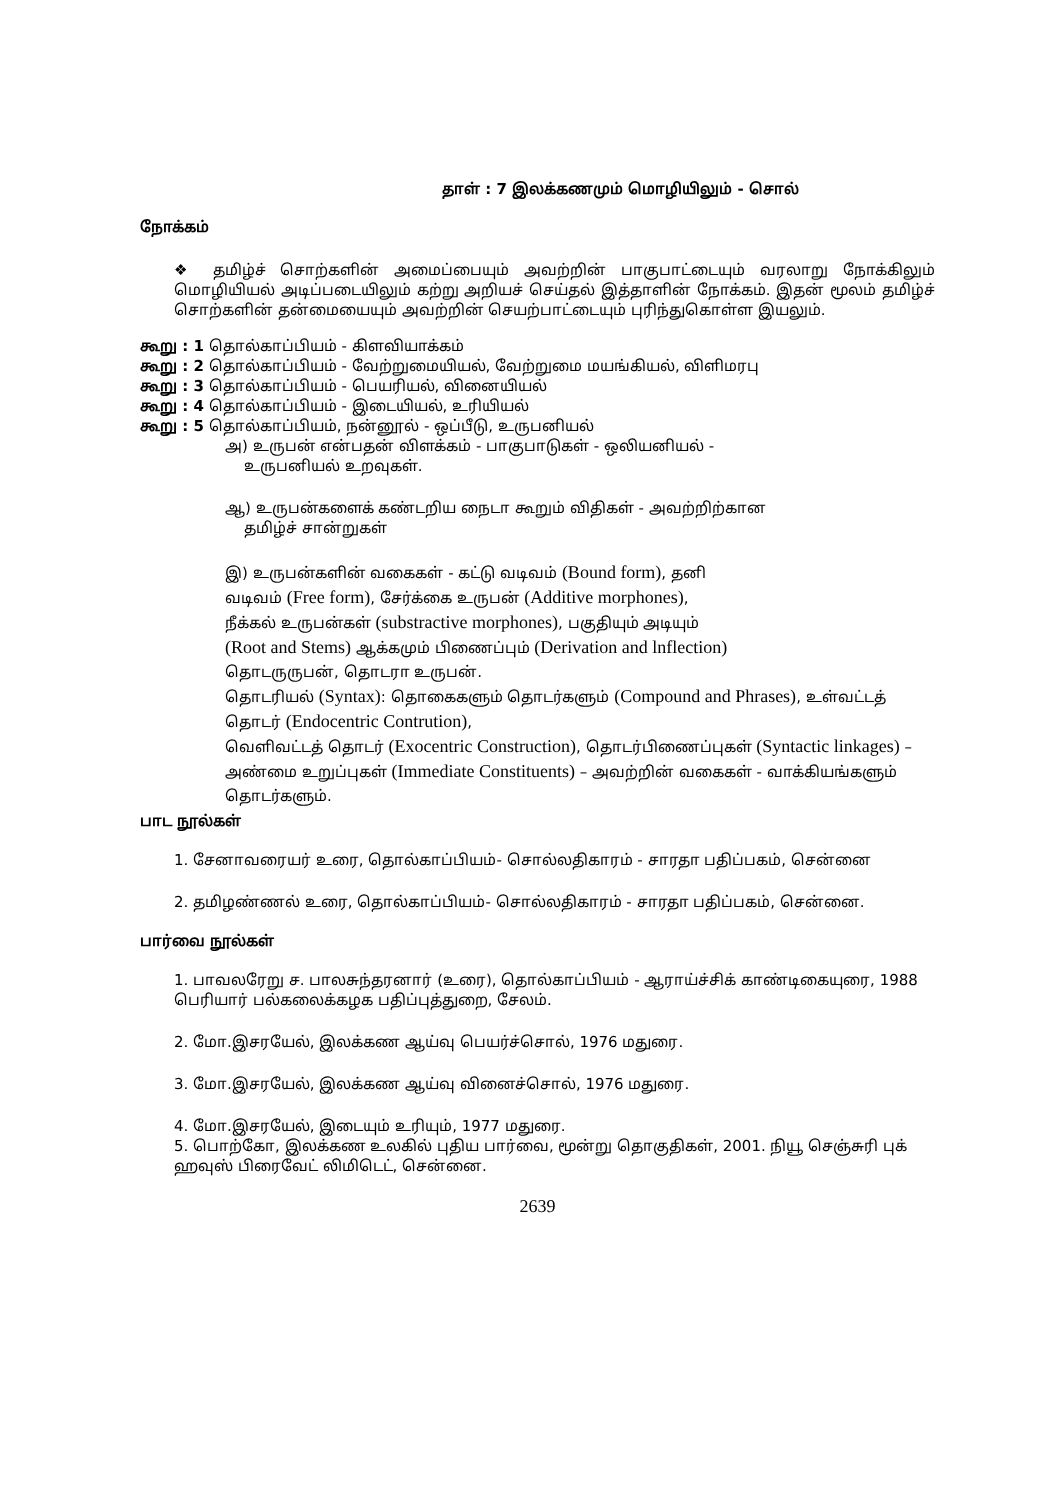தாள் : 7 இலக்கணமும் மொழியிலும் - சொல்
நோக்கம்
❖ தமிழ்ச் சொற்களின் அமைப்பையும் அவற்றின் பாகுபாட்டையும் வரலாறு நோக்கிலும் மொழியியல் அடிப்படையிலும் கற்று அறியச் செய்தல் இத்தாளின் நோக்கம். இதன் மூலம் தமிழ்ச் சொற்களின் தன்மையையும் அவற்றின் செயற்பாட்டையும் புரிந்துகொள்ள இயலும்.
கூறு : 1 தொல்காப்பியம் - கிளவியாக்கம்
கூறு : 2 தொல்காப்பியம் - வேற்றுமையியல், வேற்றுமை மயங்கியல், விளிமரபு
கூறு : 3 தொல்காப்பியம் - பெயரியல், வினையியல்
கூறு : 4 தொல்காப்பியம் - இடையியல், உரியியல்
கூறு : 5 தொல்காப்பியம், நன்னூல் - ஒப்பீடு, உருபனியல்
அ) உருபன் என்பதன் விளக்கம் - பாகுபாடுகள் - ஒலியனியல் -
உருபனியல் உறவுகள்.
ஆ) உருபன்களைக் கண்டறிய நைடா கூறும் விதிகள் - அவற்றிற்கான
தமிழ்ச் சான்றுகள்
இ) உருபன்களின் வகைகள் - கட்டு வடிவம் (Bound form), தனி
வடிவம் (Free form), சேர்க்கை உருபன் (Additive morphones),
நீக்கல் உருபன்கள் (substractive morphones), பகுதியும் அடியும்
(Root and Stems) ஆக்கமும் பிணைப்பும் (Derivation and lnflection)
தொடருருபன், தொடரா உருபன்.
தொடரியல் (Syntax): தொகைகளும் தொடர்களும் (Compound and Phrases), உள்வட்டத் தொடர் (Endocentric Contrution),
வெளிவட்டத் தொடர் (Exocentric Construction), தொடர்பிணைப்புகள் (Syntactic linkages) – அண்மை உறுப்புகள் (Immediate Constituents) – அவற்றின் வகைகள் - வாக்கியங்களும் தொடர்களும்.
பாட நூல்கள்
1. சேனாவரையர் உரை, தொல்காப்பியம்- சொல்லதிகாரம் - சாரதா பதிப்பகம், சென்னை
2. தமிழண்ணல் உரை, தொல்காப்பியம்- சொல்லதிகாரம் - சாரதா பதிப்பகம், சென்னை.
பார்வை நூல்கள்
1. பாவலரேறு ச. பாலசுந்தரனார் (உரை), தொல்காப்பியம் - ஆராய்ச்சிக் காண்டிகையுரை, 1988 பெரியார் பல்கலைக்கழக பதிப்புத்துறை, சேலம்.
2. மோ.இசரயேல், இலக்கண ஆய்வு பெயர்ச்சொல், 1976 மதுரை.
3. மோ.இசரயேல், இலக்கண ஆய்வு வினைச்சொல், 1976 மதுரை.
4. மோ.இசரயேல், இடையும் உரியும், 1977 மதுரை.
5. பொற்கோ, இலக்கண உலகில் புதிய பார்வை, மூன்று தொகுதிகள், 2001. நியூ செஞ்சுரி புக் ஹவுஸ் பிரைவேட் லிமிடெட், சென்னை.
2639